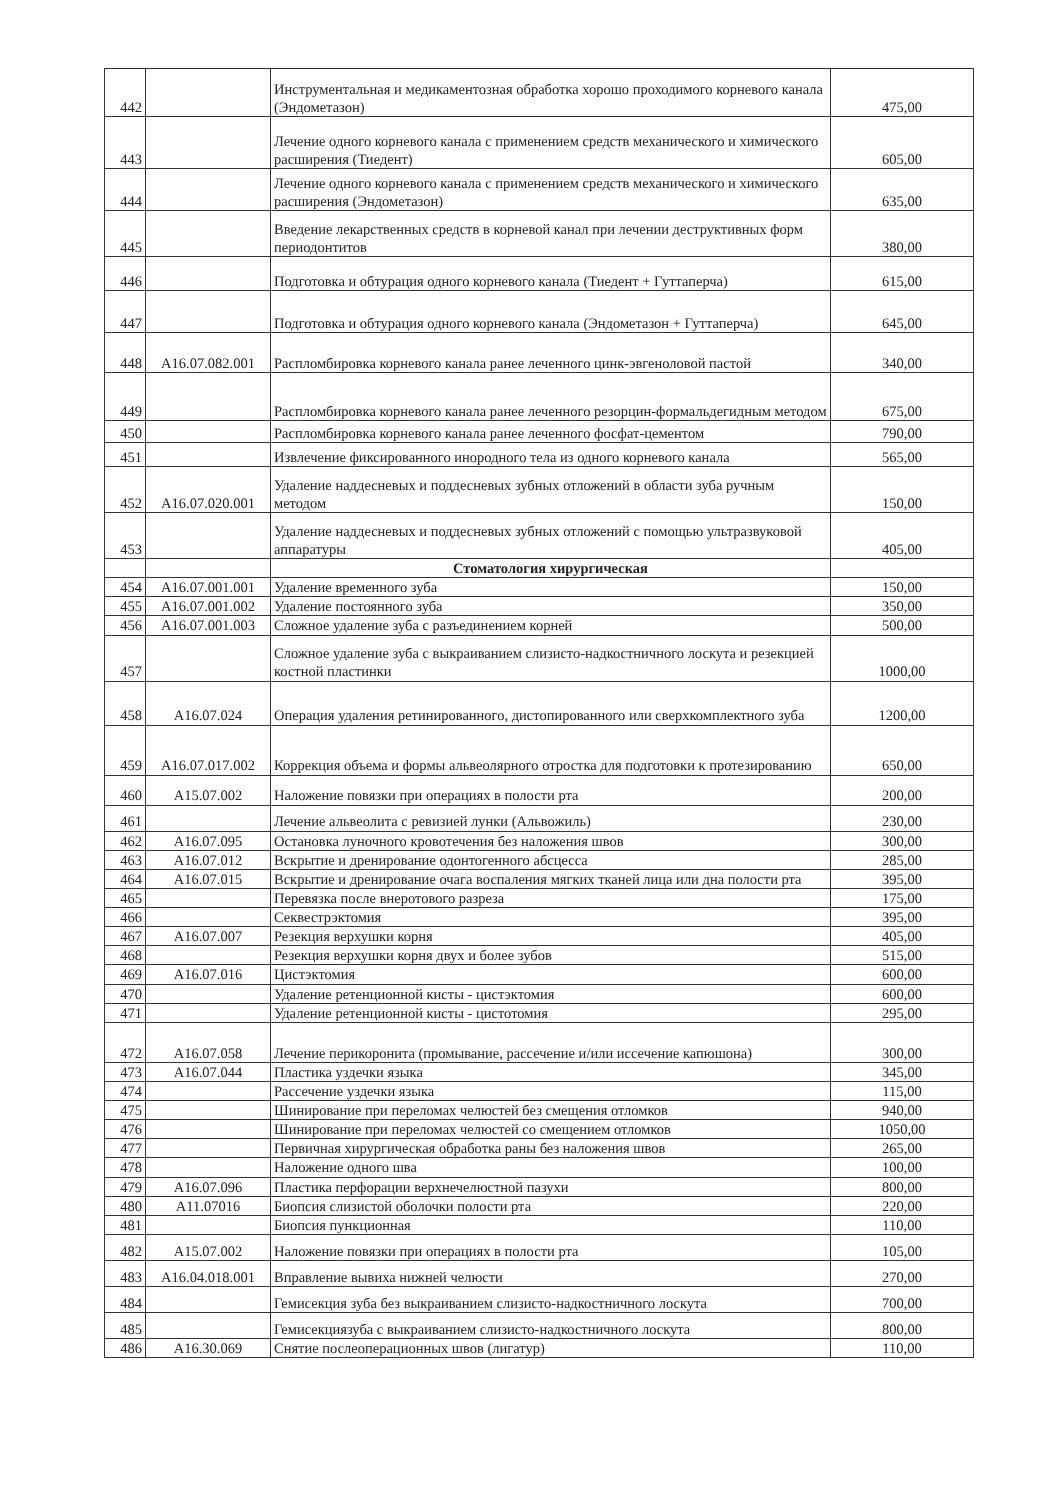| 442 | | Инструментальная и медикаментозная обработка хорошо проходимого корневого канала (Эндометазон) | 475,00 |
| 443 | | Лечение одного корневого канала с применением средств механического и химического расширения (Тиедент) | 605,00 |
| 444 | | Лечение одного корневого канала с применением средств механического и химического расширения (Эндометазон) | 635,00 |
| 445 | | Введение лекарственных средств в корневой канал при лечении деструктивных форм периодонтитов | 380,00 |
| 446 | | Подготовка и обтурация одного корневого канала (Тиедент + Гуттаперча) | 615,00 |
| 447 | | Подготовка и обтурация одного корневого канала (Эндометазон + Гуттаперча) | 645,00 |
| 448 | A16.07.082.001 | Распломбировка корневого канала ранее леченного цинк-эвгеноловой пастой | 340,00 |
| 449 | | Распломбировка корневого канала ранее леченного резорцин-формальдегидным методом | 675,00 |
| 450 | | Распломбировка корневого канала ранее леченного фосфат-цементом | 790,00 |
| 451 | | Извлечение фиксированного инородного тела из одного корневого канала | 565,00 |
| 452 | A16.07.020.001 | Удаление наддесневых и поддесневых зубных отложений в области зуба ручным методом | 150,00 |
| 453 | | Удаление наддесневых и поддесневых зубных отложений с помощью ультразвуковой аппаратуры | 405,00 |
| | | Стоматология хирургическая | |
| 454 | A16.07.001.001 | Удаление временного зуба | 150,00 |
| 455 | A16.07.001.002 | Удаление постоянного зуба | 350,00 |
| 456 | A16.07.001.003 | Сложное удаление зуба с разъединением корней | 500,00 |
| 457 | | Сложное удаление зуба с выкраиванием слизисто-надкостничного лоскута и резекцией костной пластинки | 1000,00 |
| 458 | A16.07.024 | Операция удаления ретинированного, дистопированного или сверхкомплектного зуба | 1200,00 |
| 459 | A16.07.017.002 | Коррекция объема и формы альвеолярного отростка для подготовки к протезированию | 650,00 |
| 460 | A15.07.002 | Наложение повязки при операциях в полости рта | 200,00 |
| 461 | | Лечение альвеолита с ревизией лунки (Альвожиль) | 230,00 |
| 462 | A16.07.095 | Остановка луночного кровотечения без наложения швов | 300,00 |
| 463 | A16.07.012 | Вскрытие и дренирование одонтогенного абсцесса | 285,00 |
| 464 | A16.07.015 | Вскрытие и дренирование очага воспаления мягких тканей лица или дна полости рта | 395,00 |
| 465 | | Перевязка после внеротового разреза | 175,00 |
| 466 | | Секвестрэктомия | 395,00 |
| 467 | A16.07.007 | Резекция верхушки корня | 405,00 |
| 468 | | Резекция верхушки корня двух и более зубов | 515,00 |
| 469 | A16.07.016 | Цистэктомия | 600,00 |
| 470 | | Удаление ретенционной кисты - цистэктомия | 600,00 |
| 471 | | Удаление ретенционной кисты - цистотомия | 295,00 |
| 472 | A16.07.058 | Лечение перикоронита (промывание, рассечение и/или иссечение капюшона) | 300,00 |
| 473 | A16.07.044 | Пластика уздечки языка | 345,00 |
| 474 | | Рассечение уздечки языка | 115,00 |
| 475 | | Шинирование при переломах челюстей без смещения отломков | 940,00 |
| 476 | | Шинирование при переломах челюстей со смещением отломков | 1050,00 |
| 477 | | Первичная хирургическая обработка раны без наложения швов | 265,00 |
| 478 | | Наложение одного шва | 100,00 |
| 479 | A16.07.096 | Пластика перфорации верхнечелюстной пазухи | 800,00 |
| 480 | A11.07016 | Биопсия слизистой оболочки полости рта | 220,00 |
| 481 | | Биопсия пункционная | 110,00 |
| 482 | A15.07.002 | Наложение повязки при операциях в полости рта | 105,00 |
| 483 | A16.04.018.001 | Вправление вывиха нижней челюсти | 270,00 |
| 484 | | Гемисекция зуба без выкраиванием слизисто-надкостничного лоскута | 700,00 |
| 485 | | Гемисекциязуба с выкраиванием слизисто-надкостничного лоскута | 800,00 |
| 486 | A16.30.069 | Снятие послеоперационных швов (лигатур) | 110,00 |